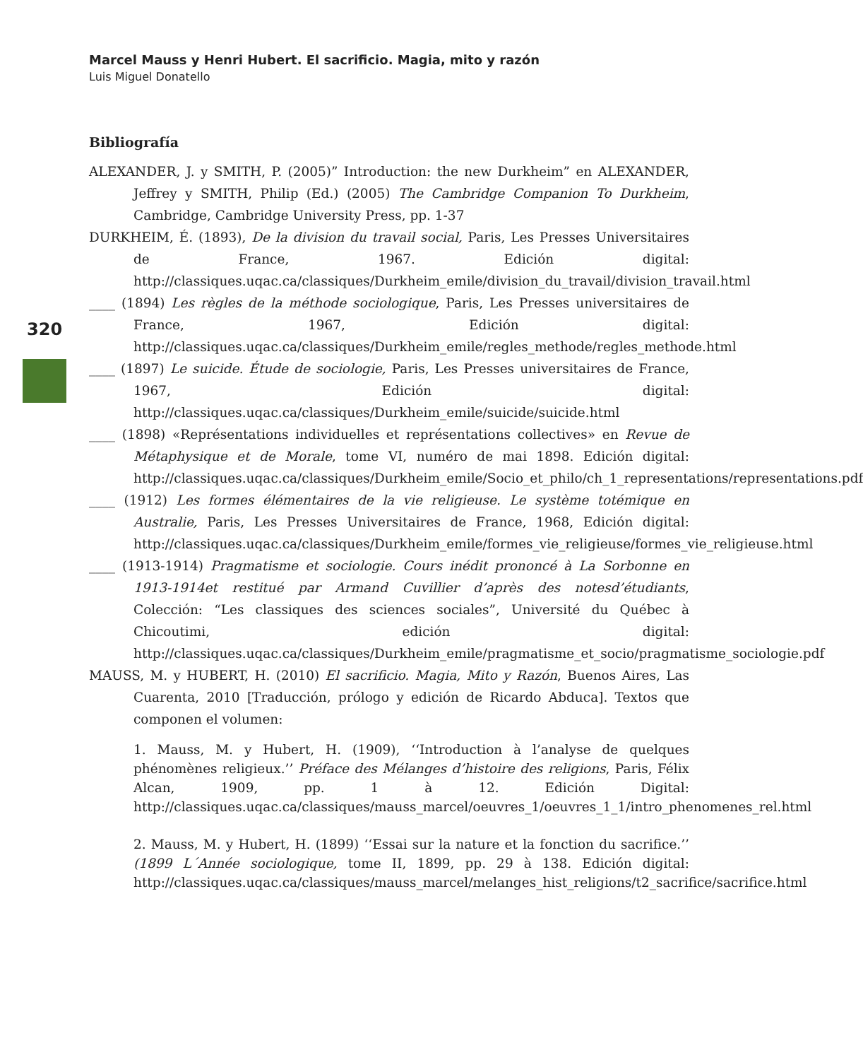Marcel Mauss y Henri Hubert. El sacrificio. Magia, mito y razón
Luis Miguel Donatello
320
Bibliografía
ALEXANDER, J. y SMITH, P. (2005)” Introduction: the new Durkheim” en ALEXANDER, Jeffrey y SMITH, Philip (Ed.) (2005) The Cambridge Companion To Durkheim, Cambridge, Cambridge University Press, pp. 1-37
DURKHEIM, É. (1893), De la division du travail social, Paris, Les Presses Universitaires de France, 1967. Edición digital: http://classiques.uqac.ca/classiques/Durkheim_emile/division_du_travail/division_travail.html
____ (1894) Les règles de la méthode sociologique, Paris, Les Presses universitaires de France, 1967, Edición digital: http://classiques.uqac.ca/classiques/Durkheim_emile/regles_methode/regles_methode.html
____ (1897) Le suicide. Étude de sociologie, Paris, Les Presses universitaires de France, 1967, Edición digital: http://classiques.uqac.ca/classiques/Durkheim_emile/suicide/suicide.html
____ (1898) «Représentations individuelles et représentations collectives» en Revue de Métaphysique et de Morale, tome VI, numéro de mai 1898. Edición digital: http://classiques.uqac.ca/classiques/Durkheim_emile/Socio_et_philo/ch_1_representations/representations.pdf
____ (1912) Les formes élémentaires de la vie religieuse. Le système totémique en Australie, Paris, Les Presses Universitaires de France, 1968, Edición digital: http://classiques.uqac.ca/classiques/Durkheim_emile/formes_vie_religieuse/formes_vie_religieuse.html
____ (1913-1914) Pragmatisme et sociologie. Cours inédit prononcé à La Sorbonne en 1913-1914et restitué par Armand Cuvillier d’après des notesd’étudiants, Colección: “Les classiques des sciences sociales”, Université du Québec à Chicoutimi, edición digital: http://classiques.uqac.ca/classiques/Durkheim_emile/pragmatisme_et_socio/pragmatisme_sociologie.pdf
MAUSS, M. y HUBERT, H. (2010) El sacrificio. Magia, Mito y Razón, Buenos Aires, Las Cuarenta, 2010 [Traducción, prólogo y edición de Ricardo Abduca]. Textos que componen el volumen:
1. Mauss, M. y Hubert, H. (1909), ‘‘Introduction à l’analyse de quelques phénomènes religieux.’’ Préface des Mélanges d’histoire des religions, Paris, Félix Alcan, 1909, pp. 1 à 12. Edición Digital: http://classiques.uqac.ca/classiques/mauss_marcel/oeuvres_1/oeuvres_1_1/intro_phenomenes_rel.html
2. Mauss, M. y Hubert, H. (1899) ‘‘Essai sur la nature et la fonction du sacrifice.’’ (1899 L´Année sociologique, tome II, 1899, pp. 29 à 138. Edición digital: http://classiques.uqac.ca/classiques/mauss_marcel/melanges_hist_religions/t2_sacrifice/sacrifice.html